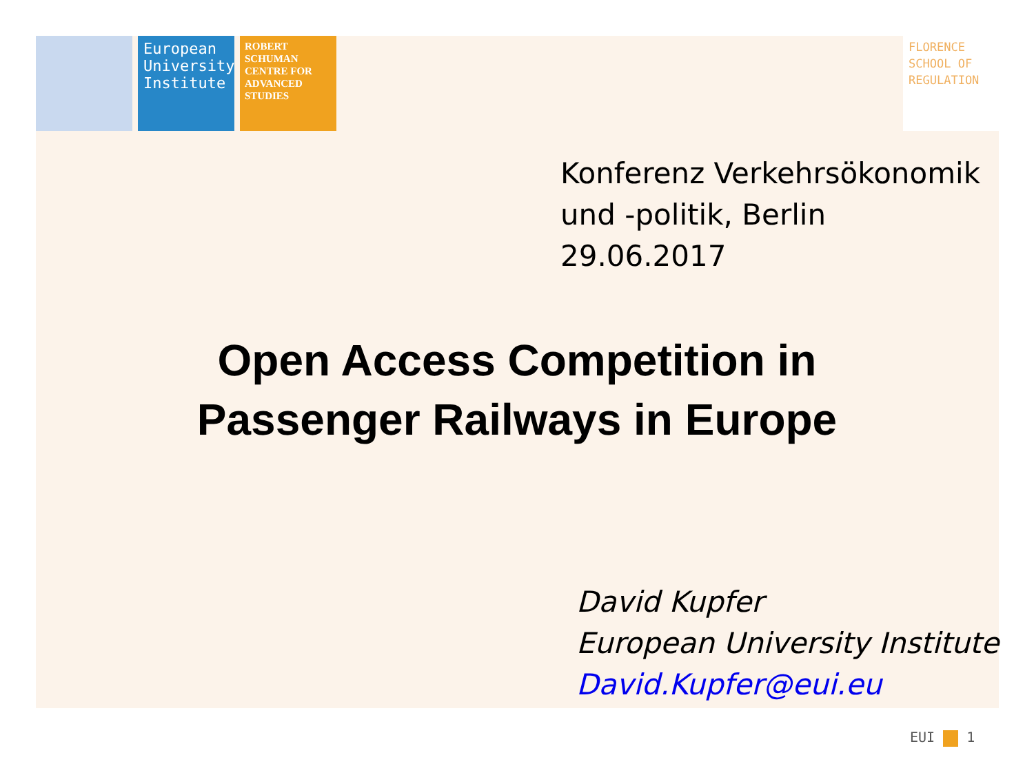European University Institute
ROBERT SCHUMAN CENTRE FOR ADVANCED STUDIES
FLORENCE SCHOOL OF REGULATION
Konferenz Verkehrsökonomik
und -politik, Berlin
29.06.2017
Open Access Competition in
Passenger Railways in Europe
David Kupfer
European University Institute
David.Kupfer@eui.eu
EUI 1